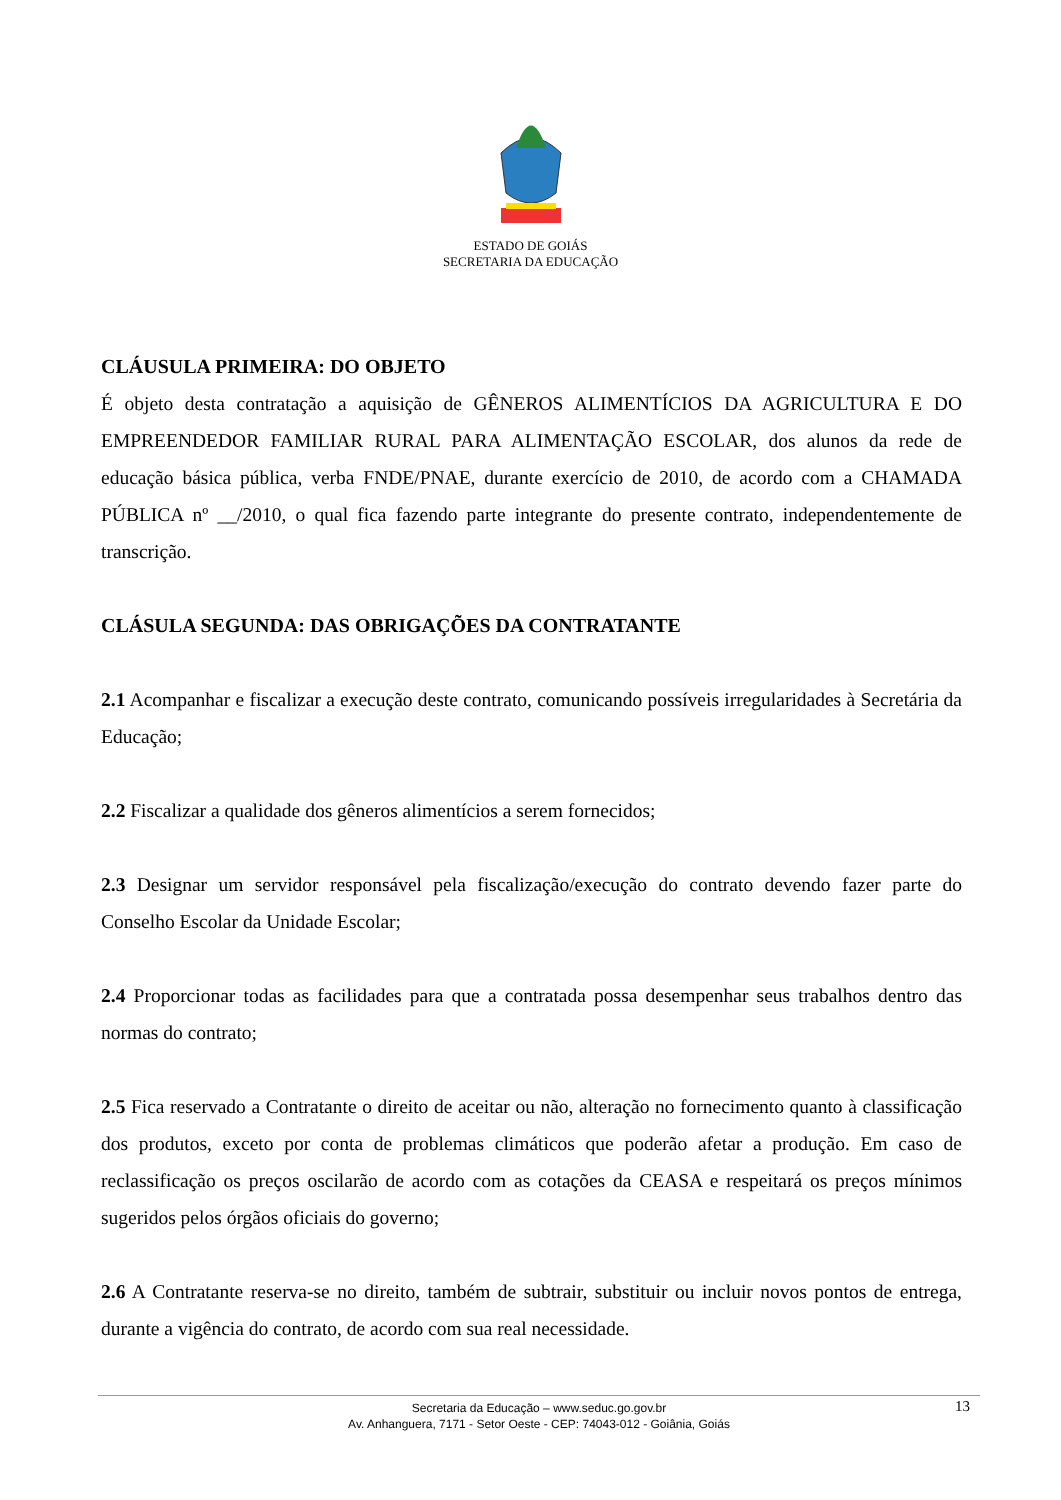ESTADO DE GOIÁS
SECRETARIA DA EDUCAÇÃO
CLÁUSULA PRIMEIRA: DO OBJETO
É objeto desta contratação a aquisição de GÊNEROS ALIMENTÍCIOS DA AGRICULTURA E DO EMPREENDEDOR FAMILIAR RURAL PARA ALIMENTAÇÃO ESCOLAR, dos alunos da rede de educação básica pública, verba FNDE/PNAE, durante exercício de 2010, de acordo com a CHAMADA PÚBLICA nº __/2010, o qual fica fazendo parte integrante do presente contrato, independentemente de transcrição.
CLÁSULA SEGUNDA: DAS OBRIGAÇÕES DA CONTRATANTE
2.1 Acompanhar e fiscalizar a execução deste contrato, comunicando possíveis irregularidades à Secretária da Educação;
2.2 Fiscalizar a qualidade dos gêneros alimentícios a serem fornecidos;
2.3 Designar um servidor responsável pela fiscalização/execução do contrato devendo fazer parte do Conselho Escolar da Unidade Escolar;
2.4 Proporcionar todas as facilidades para que a contratada possa desempenhar seus trabalhos dentro das normas do contrato;
2.5 Fica reservado a Contratante o direito de aceitar ou não, alteração no fornecimento quanto à classificação dos produtos, exceto por conta de problemas climáticos que poderão afetar a produção. Em caso de reclassificação os preços oscilarão de acordo com as cotações da CEASA e respeitará os preços mínimos sugeridos pelos órgãos oficiais do governo;
2.6 A Contratante reserva-se no direito, também de subtrair, substituir ou incluir novos pontos de entrega, durante a vigência do contrato, de acordo com sua real necessidade.
Secretaria da Educação – www.seduc.go.gov.br
Av. Anhanguera, 7171 - Setor Oeste - CEP: 74043-012 - Goiânia, Goiás
13